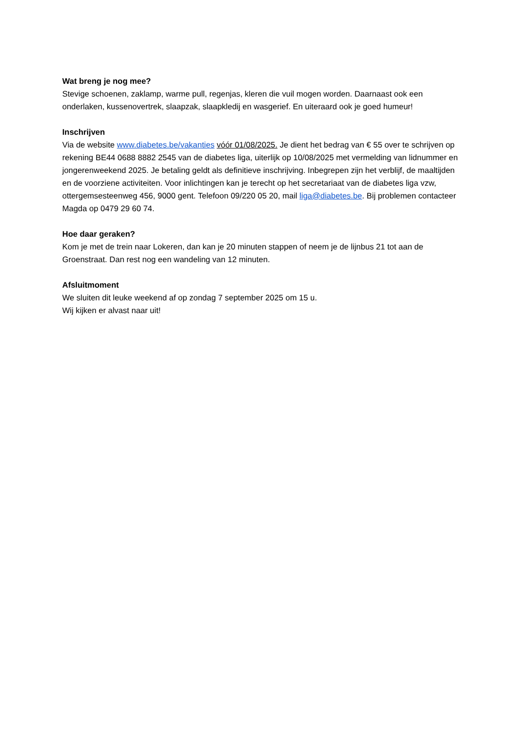Wat breng je nog mee?
Stevige schoenen, zaklamp, warme pull, regenjas, kleren die vuil mogen worden. Daarnaast ook een onderlaken, kussenovertrek, slaapzak, slaapkledij en wasgerief. En uiteraard ook je goed humeur!
Inschrijven
Via de website www.diabetes.be/vakanties vóór 01/08/2025. Je dient het bedrag van € 55 over te schrijven op rekening BE44 0688 8882 2545 van de diabetes liga, uiterlijk op 10/08/2025 met vermelding van lidnummer en jongerenweekend 2025. Je betaling geldt als definitieve inschrijving. Inbegrepen zijn het verblijf, de maaltijden en de voorziene activiteiten. Voor inlichtingen kan je terecht op het secretariaat van de diabetes liga vzw, ottergemsesteenweg 456, 9000 gent. Telefoon 09/220 05 20, mail liga@diabetes.be. Bij problemen contacteer Magda op 0479 29 60 74.
Hoe daar geraken?
Kom je met de trein naar Lokeren, dan kan je 20 minuten stappen of neem je de lijnbus 21 tot aan de Groenstraat. Dan rest nog een wandeling van 12 minuten.
Afsluitmoment
We sluiten dit leuke weekend af op zondag 7 september 2025 om 15 u.
Wij kijken er alvast naar uit!